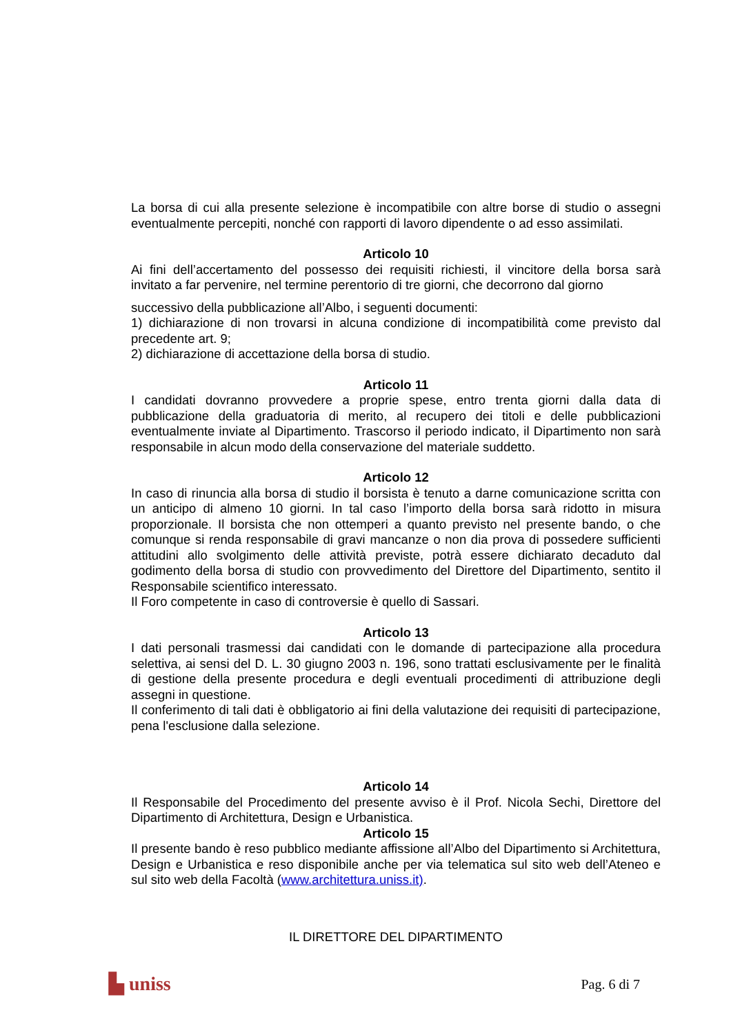La borsa di cui alla presente selezione è incompatibile con altre borse di studio o assegni eventualmente percepiti, nonché con rapporti di lavoro dipendente o ad esso assimilati.
Articolo 10
Ai fini dell’accertamento del possesso dei requisiti richiesti, il vincitore della borsa sarà invitato a far pervenire, nel termine perentorio di tre giorni, che decorrono dal giorno
successivo della pubblicazione all’Albo, i seguenti documenti:
1) dichiarazione di non trovarsi in alcuna condizione di incompatibilità come previsto dal precedente art. 9;
2) dichiarazione di accettazione della borsa di studio.
Articolo 11
I candidati dovranno provvedere a proprie spese, entro trenta giorni dalla data di pubblicazione della graduatoria di merito, al recupero dei titoli e delle pubblicazioni eventualmente inviate al Dipartimento. Trascorso il periodo indicato, il Dipartimento non sarà responsabile in alcun modo della conservazione del materiale suddetto.
Articolo 12
In caso di rinuncia alla borsa di studio il borsista è tenuto a darne comunicazione scritta con un anticipo di almeno 10 giorni. In tal caso l’importo della borsa sarà ridotto in misura proporzionale. Il borsista che non ottemperi a quanto previsto nel presente bando, o che comunque si renda responsabile di gravi mancanze o non dia prova di possedere sufficienti attitudini allo svolgimento delle attività previste, potrà essere dichiarato decaduto dal godimento della borsa di studio con provvedimento del Direttore del Dipartimento, sentito il Responsabile scientifico interessato.
Il Foro competente in caso di controversie è quello di Sassari.
Articolo 13
I dati personali trasmessi dai candidati con le domande di partecipazione alla procedura selettiva, ai sensi del D. L. 30 giugno 2003 n. 196, sono trattati esclusivamente per le finalità di gestione della presente procedura e degli eventuali procedimenti di attribuzione degli assegni in questione.
Il conferimento di tali dati è obbligatorio ai fini della valutazione dei requisiti di partecipazione, pena l'esclusione dalla selezione.
Articolo 14
Il Responsabile del Procedimento del presente avviso è il Prof. Nicola Sechi, Direttore del Dipartimento di Architettura, Design e Urbanistica.
Articolo 15
Il presente bando è reso pubblico mediante affissione all’Albo del Dipartimento si Architettura, Design e Urbanistica e reso disponibile anche per via telematica sul sito web dell’Ateneo e sul sito web della Facoltà (www.architettura.uniss.it).
IL DIRETTORE DEL DIPARTIMENTO
▙ uniss Pag. 6 di 7